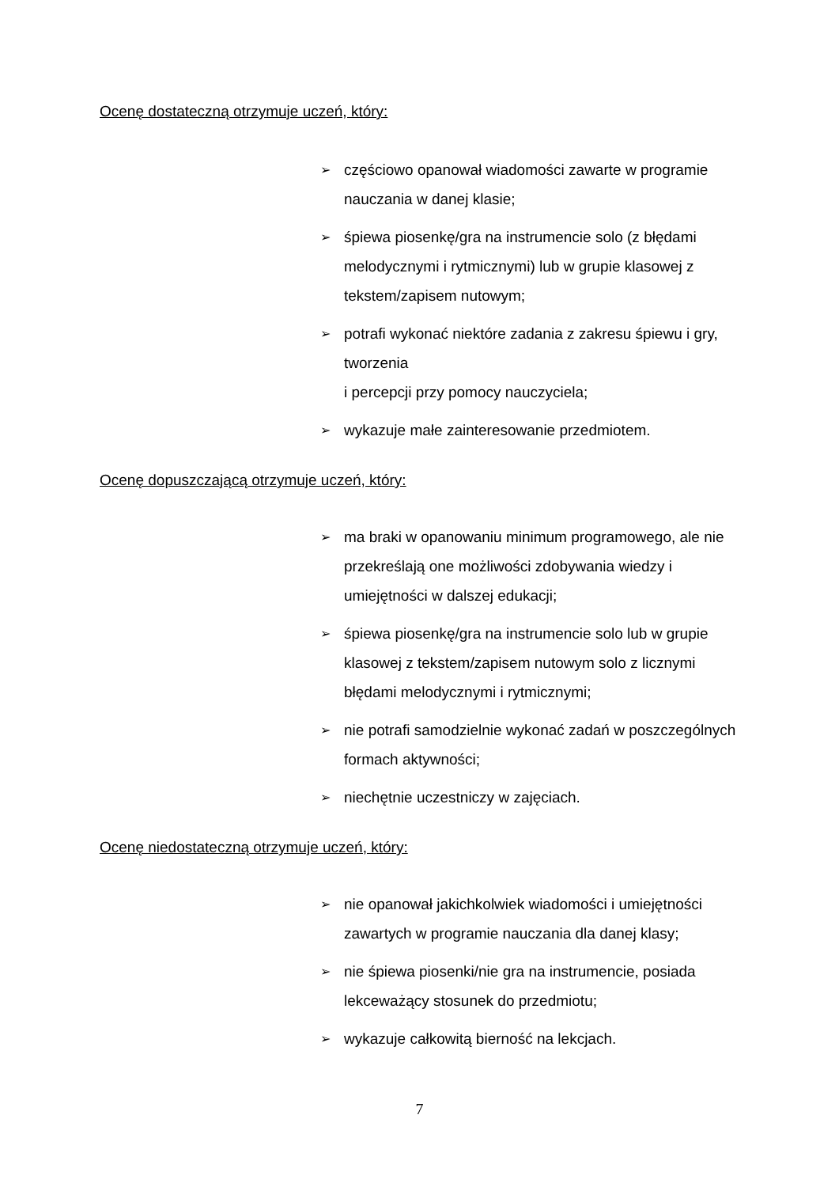Ocenę dostateczną otrzymuje uczeń, który:
➢ częściowo opanował wiadomości zawarte w programie nauczania w danej klasie;
➢ śpiewa piosenkę/gra na instrumencie solo (z błędami melodycznymi i rytmicznymi) lub w grupie klasowej z tekstem/zapisem nutowym;
➢ potrafi wykonać niektóre zadania z zakresu śpiewu i gry, tworzenia
i percepcji przy pomocy nauczyciela;
➢ wykazuje małe zainteresowanie przedmiotem.
Ocenę dopuszczającą otrzymuje uczeń, który:
➢ ma braki w opanowaniu minimum programowego, ale nie przekreślają one możliwości zdobywania wiedzy i umiejętności w dalszej edukacji;
➢ śpiewa piosenkę/gra na instrumencie solo lub w grupie klasowej z tekstem/zapisem nutowym solo z licznymi błędami melodycznymi i rytmicznymi;
➢ nie potrafi samodzielnie wykonać zadań w poszczególnych formach aktywności;
➢ niechętnie uczestniczy w zajęciach.
Ocenę niedostateczną otrzymuje uczeń, który:
➢ nie opanował jakichkolwiek wiadomości i umiejętności zawartych w programie nauczania dla danej klasy;
➢ nie śpiewa piosenki/nie gra na instrumencie, posiada lekceważący stosunek do przedmiotu;
➢ wykazuje całkowitą bierność na lekcjach.
7